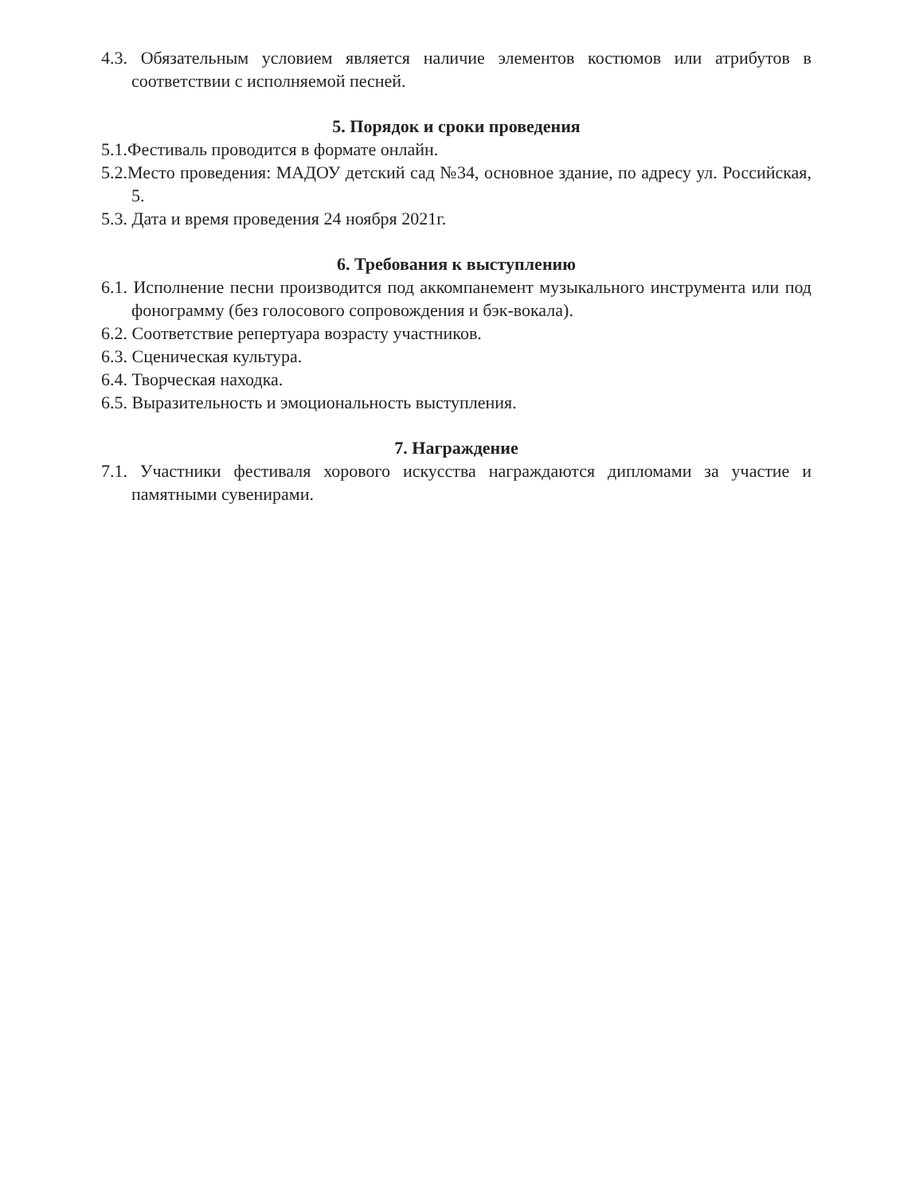4.3. Обязательным условием является наличие элементов костюмов или атрибутов в соответствии с исполняемой песней.
5. Порядок и сроки проведения
5.1.Фестиваль проводится в формате онлайн.
5.2.Место проведения: МАДОУ детский сад №34, основное здание, по адресу ул. Российская, 5.
5.3. Дата и время проведения 24 ноября 2021г.
6. Требования к выступлению
6.1. Исполнение песни производится под аккомпанемент музыкального инструмента или под фонограмму (без голосового сопровождения и бэк-вокала).
6.2. Соответствие репертуара возрасту участников.
6.3. Сценическая культура.
6.4. Творческая находка.
6.5. Выразительность и эмоциональность выступления.
7. Награждение
7.1. Участники фестиваля хорового искусства награждаются дипломами за участие и памятными сувенирами.